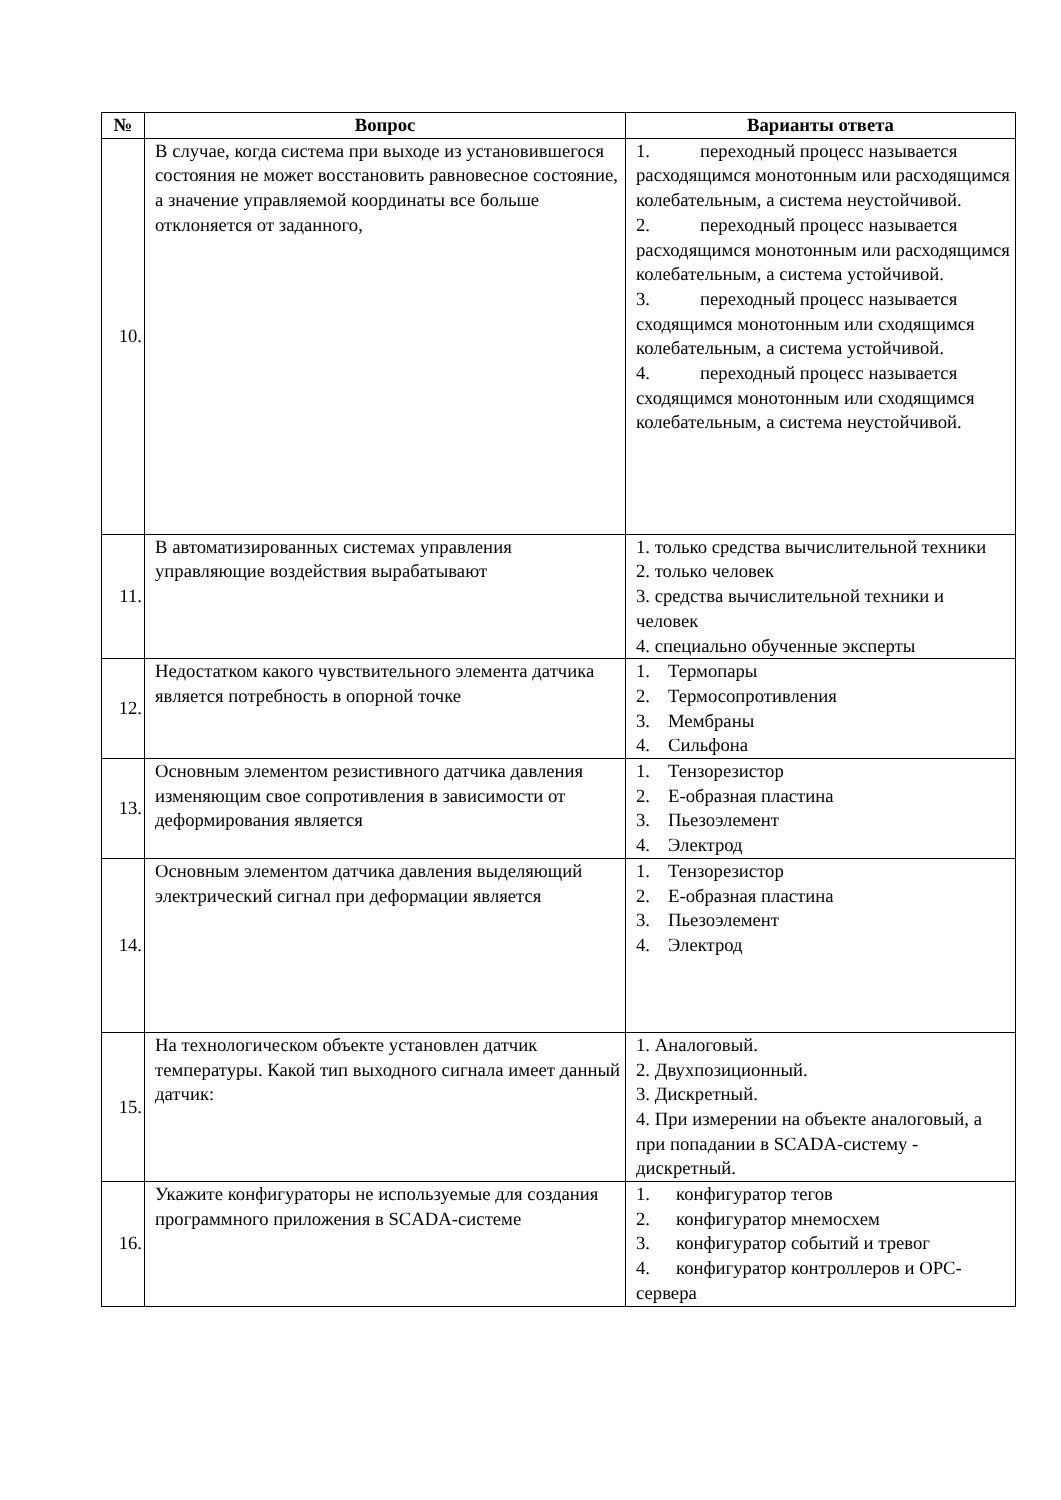| № | Вопрос | Варианты ответа |
| --- | --- | --- |
| 10. | В случае, когда система при выходе из установившегося состояния не может восстановить равновесное состояние, а значение управляемой координаты все больше отклоняется от заданного, | 1. переходный процесс называется расходящимся монотонным или расходящимся колебательным, а система неустойчивой. 2. переходный процесс называется расходящимся монотонным или расходящимся колебательным, а система устойчивой. 3. переходный процесс называется сходящимся монотонным или сходящимся колебательным, а система устойчивой. 4. переходный процесс называется сходящимся монотонным или сходящимся колебательным, а система неустойчивой. |
| 11. | В автоматизированных системах управления управляющие воздействия вырабатывают | 1. только средства вычислительной техники 2. только человек 3. средства вычислительной техники и человек 4. специально обученные эксперты |
| 12. | Недостатком какого чувствительного элемента датчика является потребность в опорной точке | 1. Термопары 2. Термосопротивления 3. Мембраны 4. Сильфона |
| 13. | Основным элементом резистивного датчика давления изменяющим свое сопротивления в зависимости от деформирования является | 1. Тензорезистор 2. Е-образная пластина 3. Пьезоэлемент 4. Электрод |
| 14. | Основным элементом датчика давления выделяющий электрический сигнал при деформации является | 1. Тензорезистор 2. Е-образная пластина 3. Пьезоэлемент 4. Электрод |
| 15. | На технологическом объекте установлен датчик температуры. Какой тип выходного сигнала имеет данный датчик: | 1. Аналоговый. 2. Двухпозиционный. 3. Дискретный. 4. При измерении на объекте аналоговый, а при попадании в SCADA-систему - дискретный. |
| 16. | Укажите конфигураторы не используемые для создания программного приложения в SCADA-системе | 1. конфигуратор тегов 2. конфигуратор мнемосхем 3. конфигуратор событий и тревог 4. конфигуратор контроллеров и OPC-сервера |